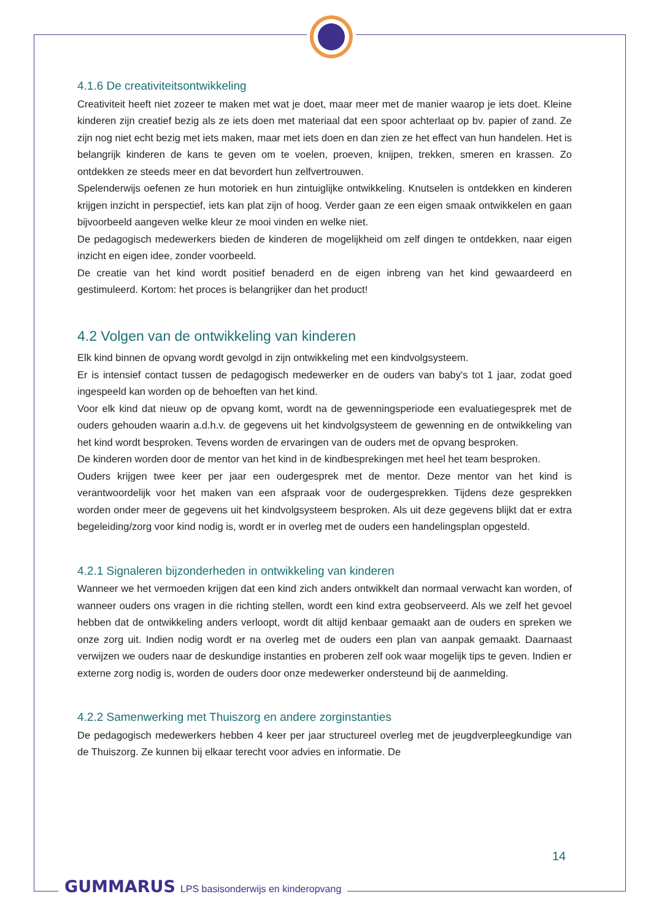4.1.6 De creativiteitsontwikkeling
Creativiteit heeft niet zozeer te maken met wat je doet, maar meer met de manier waarop je iets doet. Kleine kinderen zijn creatief bezig als ze iets doen met materiaal dat een spoor achterlaat op bv. papier of zand. Ze zijn nog niet echt bezig met iets maken, maar met iets doen en dan zien ze het effect van hun handelen. Het is belangrijk kinderen de kans te geven om te voelen, proeven, knijpen, trekken, smeren en krassen. Zo ontdekken ze steeds meer en dat bevordert hun zelfvertrouwen.
Spelenderwijs oefenen ze hun motoriek en hun zintuiglijke ontwikkeling. Knutselen is ontdekken en kinderen krijgen inzicht in perspectief, iets kan plat zijn of hoog. Verder gaan ze een eigen smaak ontwikkelen en gaan bijvoorbeeld aangeven welke kleur ze mooi vinden en welke niet.
De pedagogisch medewerkers bieden de kinderen de mogelijkheid om zelf dingen te ontdekken, naar eigen inzicht en eigen idee, zonder voorbeeld.
De creatie van het kind wordt positief benaderd en de eigen inbreng van het kind gewaardeerd en gestimuleerd. Kortom: het proces is belangrijker dan het product!
4.2 Volgen van de ontwikkeling van kinderen
Elk kind binnen de opvang wordt gevolgd in zijn ontwikkeling met een kindvolgsysteem.
Er is intensief contact tussen de pedagogisch medewerker en de ouders van baby's tot 1 jaar, zodat goed ingespeeld kan worden op de behoeften van het kind.
Voor elk kind dat nieuw op de opvang komt, wordt na de gewenningsperiode een evaluatiegesprek met de ouders gehouden waarin a.d.h.v. de gegevens uit het kindvolgsysteem de gewenning en de ontwikkeling van het kind wordt besproken. Tevens worden de ervaringen van de ouders met de opvang besproken.
De kinderen worden door de mentor van het kind in de kindbesprekingen met heel het team besproken.
Ouders krijgen twee keer per jaar een oudergesprek met de mentor. Deze mentor van het kind is verantwoordelijk voor het maken van een afspraak voor de oudergesprekken. Tijdens deze gesprekken worden onder meer de gegevens uit het kindvolgsysteem besproken. Als uit deze gegevens blijkt dat er extra begeleiding/zorg voor kind nodig is, wordt er in overleg met de ouders een handelingsplan opgesteld.
4.2.1 Signaleren bijzonderheden in ontwikkeling van kinderen
Wanneer we het vermoeden krijgen dat een kind zich anders ontwikkelt dan normaal verwacht kan worden, of wanneer ouders ons vragen in die richting stellen, wordt een kind extra geobserveerd. Als we zelf het gevoel hebben dat de ontwikkeling anders verloopt, wordt dit altijd kenbaar gemaakt aan de ouders en spreken we onze zorg uit. Indien nodig wordt er na overleg met de ouders een plan van aanpak gemaakt. Daarnaast verwijzen we ouders naar de deskundige instanties en proberen zelf ook waar mogelijk tips te geven. Indien er externe zorg nodig is, worden de ouders door onze medewerker ondersteund bij de aanmelding.
4.2.2 Samenwerking met Thuiszorg en andere zorginstanties
De pedagogisch medewerkers hebben 4 keer per jaar structureel overleg met de jeugdverpleegkundige van de Thuiszorg. Ze kunnen bij elkaar terecht voor advies en informatie. De
14
GUMMARUS LPS basisonderwijs en kinderopvang